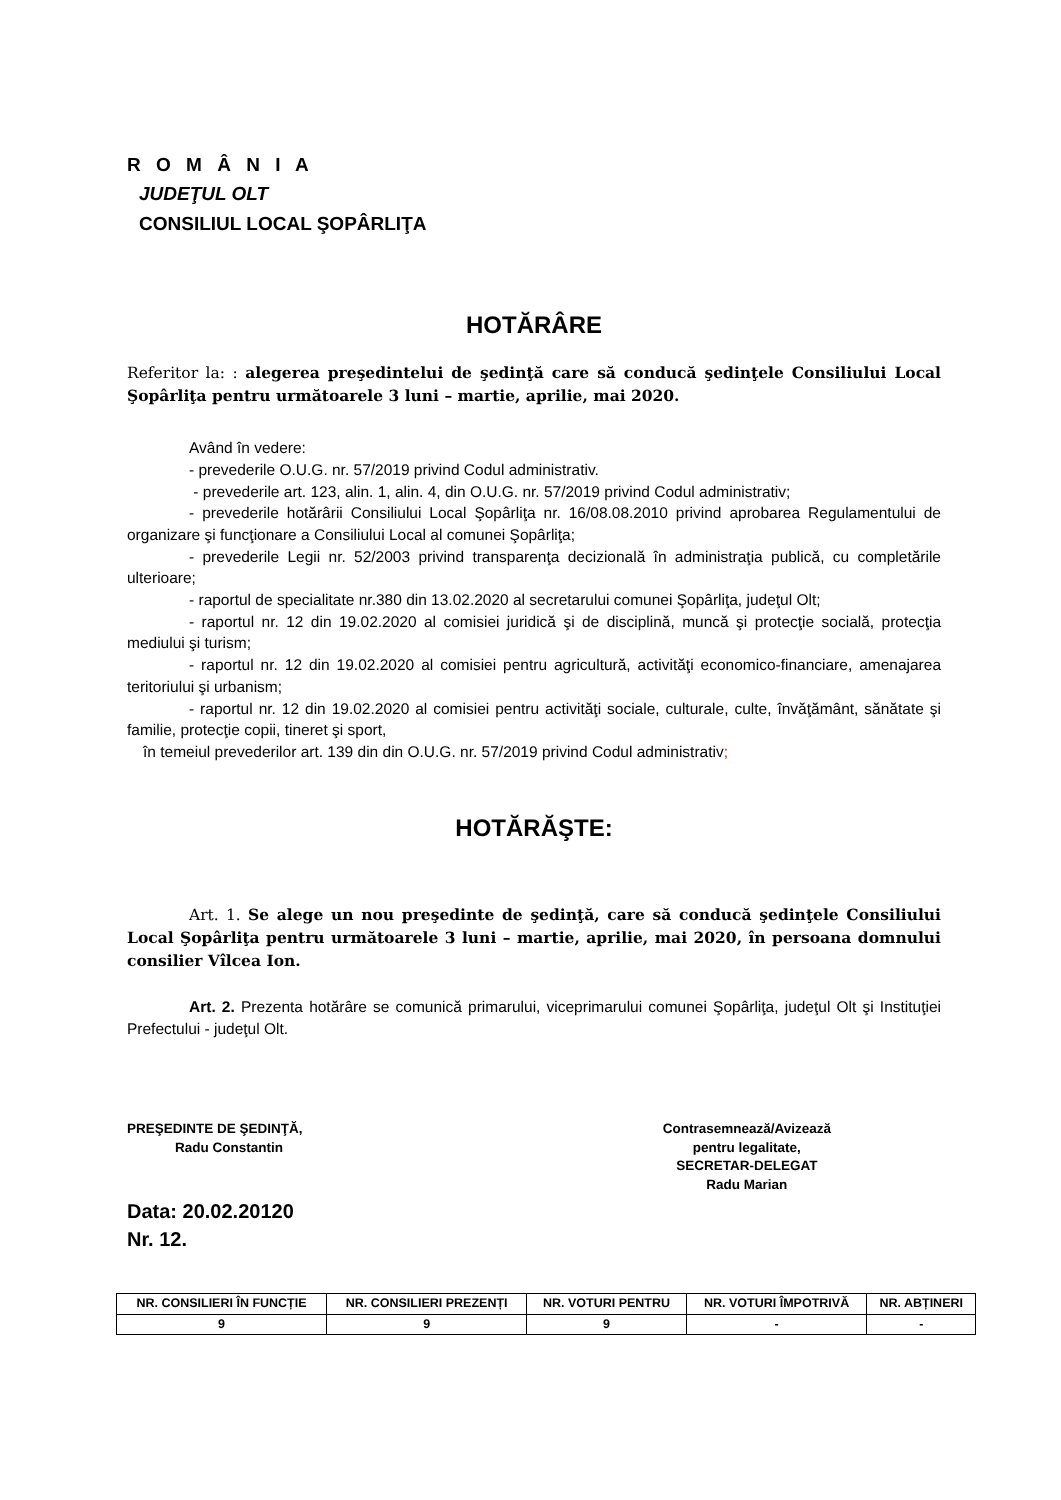R O M Â N I A
JUDEŢUL OLT
CONSILIUL LOCAL ŞOPÂRLIŢA
HOTĂRÂRE
Referitor la: : alegerea preşedintelui de şedinţă care să conducă şedinţele Consiliului Local Şopârliţa pentru următoarele 3 luni – martie, aprilie, mai 2020.
Având în vedere:
- prevederile O.U.G. nr. 57/2019 privind Codul administrativ.
- prevederile art. 123, alin. 1, alin. 4, din O.U.G. nr. 57/2019 privind Codul administrativ;
- prevederile hotărârii Consiliului Local Şopârliţa nr. 16/08.08.2010 privind aprobarea Regulamentului de organizare şi funcţionare a Consiliului Local al comunei Şopârliţa;
- prevederile Legii nr. 52/2003 privind transparenţa decizională în administraţia publică, cu completările ulterioare;
- raportul de specialitate nr.380 din 13.02.2020 al secretarului comunei Şopârliţa, judeţul Olt;
- raportul nr. 12 din 19.02.2020 al comisiei juridică şi de disciplină, muncă şi protecţie socială, protecţia mediului şi turism;
- raportul nr. 12 din 19.02.2020 al comisiei pentru agricultură, activităţi economico-financiare, amenajarea teritoriului şi urbanism;
- raportul nr. 12 din 19.02.2020 al comisiei pentru activităţi sociale, culturale, culte, învăţământ, sănătate şi familie, protecţie copii, tineret şi sport,
în temeiul prevederilor art. 139 din din O.U.G. nr. 57/2019 privind Codul administrativ;
HOTĂRĂŞTE:
Art. 1. Se alege un nou preşedinte de şedinţă, care să conducă şedinţele Consiliului Local Şopârliţa pentru următoarele 3 luni – martie, aprilie, mai 2020, în persoana domnului consilier Vîlcea Ion.
Art. 2. Prezenta hotărâre se comunică primarului, viceprimarului comunei Şopârliţa, judeţul Olt şi Instituţiei Prefectului - judeţul Olt.
PREŞEDINTE DE ŞEDINŢĂ,
Radu Constantin
Contrasemnează/Avizează
pentru legalitate,
SECRETAR-DELEGAT
Radu Marian
Data: 20.02.20120
Nr. 12.
| NR. CONSILIERI ÎN FUNCȚIE | NR. CONSILIERI PREZENȚI | NR. VOTURI PENTRU | NR. VOTURI ÎMPOTRIVĂ | NR. ABȚINERI |
| --- | --- | --- | --- | --- |
| 9 | 9 | 9 | - | - |